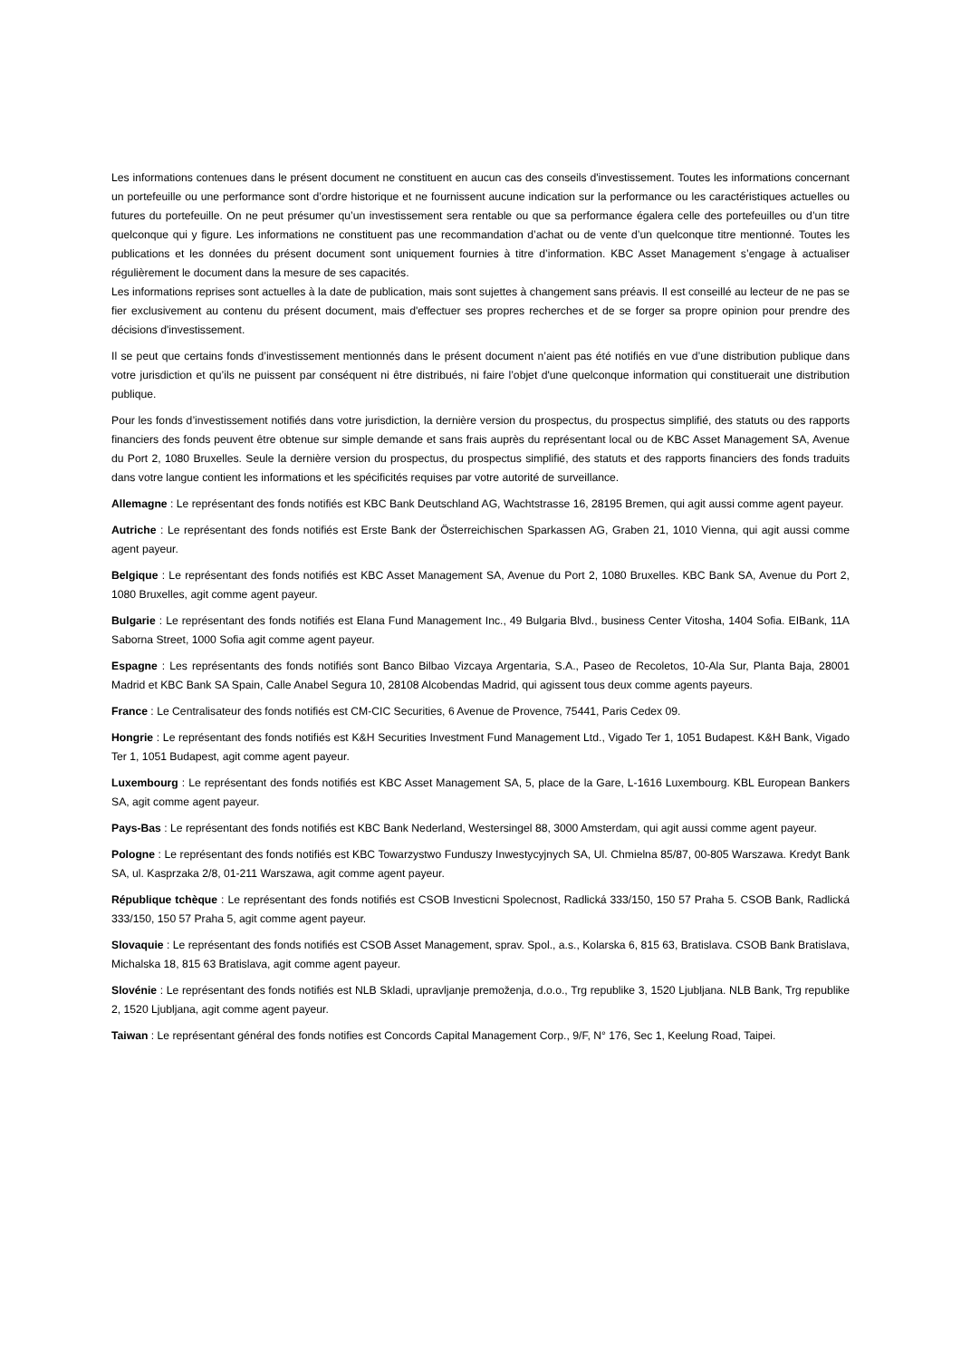Les informations contenues dans le présent document ne constituent en aucun cas des conseils d'investissement. Toutes les informations concernant un portefeuille ou une performance sont d’ordre historique et ne fournissent aucune indication sur la performance ou les caractéristiques actuelles ou futures du portefeuille. On ne peut présumer qu’un investissement sera rentable ou que sa performance égalera celle des portefeuilles ou d’un titre quelconque qui y figure. Les informations ne constituent pas une recommandation d’achat ou de vente d’un quelconque titre mentionné. Toutes les publications et les données du présent document sont uniquement fournies à titre d’information. KBC Asset Management s’engage à actualiser régulièrement le document dans la mesure de ses capacités.
Les informations reprises sont actuelles à la date de publication, mais sont sujettes à changement sans préavis. Il est conseillé au lecteur de ne pas se fier exclusivement au contenu du présent document, mais d'effectuer ses propres recherches et de se forger sa propre opinion pour prendre des décisions d'investissement.
Il se peut que certains fonds d’investissement mentionnés dans le présent document n’aient pas été notifiés en vue d’une distribution publique dans votre jurisdiction et qu’ils ne puissent par conséquent ni être distribués, ni faire l’objet d'une quelconque information qui constituerait une distribution publique.
Pour les fonds d’investissement notifiés dans votre jurisdiction, la dernière version du prospectus, du prospectus simplifié, des statuts ou des rapports financiers des fonds peuvent être obtenue sur simple demande et sans frais auprès du représentant local ou de KBC Asset Management SA, Avenue du Port 2, 1080 Bruxelles. Seule la dernière version du prospectus, du prospectus simplifié, des statuts et des rapports financiers des fonds traduits dans votre langue contient les informations et les spécificités requises par votre autorité de surveillance.
Allemagne : Le représentant des fonds notifiés est KBC Bank Deutschland AG, Wachtstrasse 16, 28195 Bremen, qui agit aussi comme agent payeur.
Autriche : Le représentant des fonds notifiés est Erste Bank der Österreichischen Sparkassen AG, Graben 21, 1010 Vienna, qui agit aussi comme agent payeur.
Belgique : Le représentant des fonds notifiés est KBC Asset Management SA, Avenue du Port 2, 1080 Bruxelles. KBC Bank SA, Avenue du Port 2, 1080 Bruxelles, agit comme agent payeur.
Bulgarie : Le représentant des fonds notifiés est Elana Fund Management Inc., 49 Bulgaria Blvd., business Center Vitosha, 1404 Sofia. EIBank, 11A Saborna Street, 1000 Sofia agit comme agent payeur.
Espagne : Les représentants des fonds notifiés sont Banco Bilbao Vizcaya Argentaria, S.A., Paseo de Recoletos, 10-Ala Sur, Planta Baja, 28001 Madrid et KBC Bank SA Spain, Calle Anabel Segura 10, 28108 Alcobendas Madrid, qui agissent tous deux comme agents payeurs.
France : Le Centralisateur des fonds notifiés est CM-CIC Securities, 6 Avenue de Provence, 75441, Paris Cedex 09.
Hongrie : Le représentant des fonds notifiés est K&H Securities Investment Fund Management Ltd., Vigado Ter 1, 1051 Budapest. K&H Bank, Vigado Ter 1, 1051 Budapest, agit comme agent payeur.
Luxembourg : Le représentant des fonds notifiés est KBC Asset Management SA, 5, place de la Gare, L-1616 Luxembourg. KBL European Bankers SA, agit comme agent payeur.
Pays-Bas : Le représentant des fonds notifiés est KBC Bank Nederland, Westersingel 88, 3000 Amsterdam, qui agit aussi comme agent payeur.
Pologne : Le représentant des fonds notifiés est KBC Towarzystwo Funduszy Inwestycyjnych SA, Ul. Chmielna 85/87, 00-805 Warszawa. Kredyt Bank SA, ul. Kasprzaka 2/8, 01-211 Warszawa, agit comme agent payeur.
République tchèque : Le représentant des fonds notifiés est CSOB Investicni Spolecnost, Radlická 333/150, 150 57 Praha 5. CSOB Bank, Radlická 333/150, 150 57 Praha 5, agit comme agent payeur.
Slovaquie : Le représentant des fonds notifiés est CSOB Asset Management, sprav. Spol., a.s., Kolarska 6, 815 63, Bratislava. CSOB Bank Bratislava, Michalska 18, 815 63 Bratislava, agit comme agent payeur.
Slovénie : Le représentant des fonds notifiés est NLB Skladi, upravljanje premoženja, d.o.o., Trg republike 3, 1520 Ljubljana. NLB Bank, Trg republike 2, 1520 Ljubljana, agit comme agent payeur.
Taiwan : Le représentant général des fonds notifies est Concords Capital Management Corp., 9/F, N° 176, Sec 1, Keelung Road, Taipei.